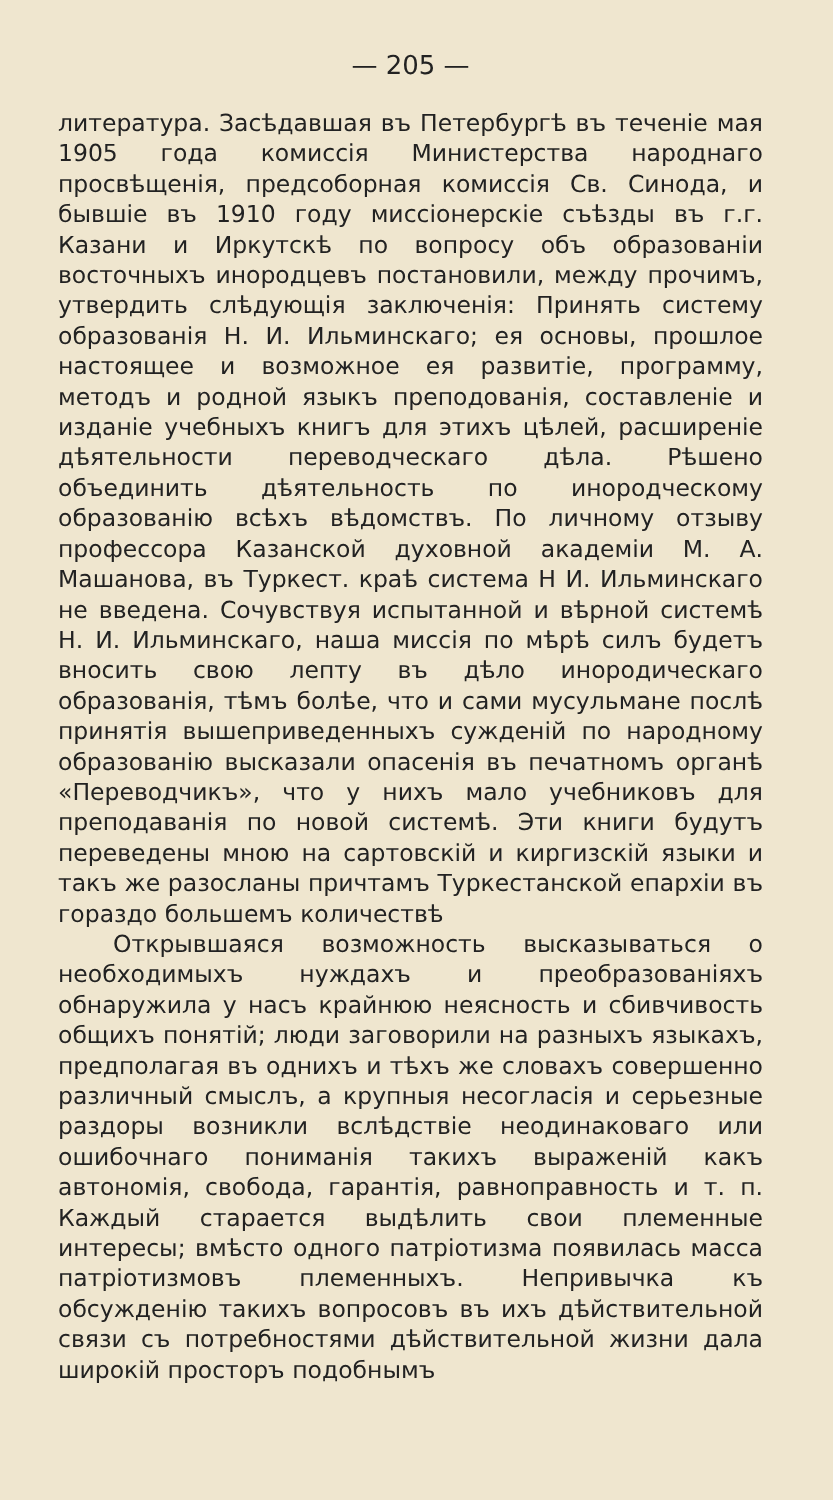— 205 —
литература. Засѣдавшая въ Петербургѣ въ теченіе мая 1905 года комиссія Министерства народнаго просвѣщенія, предсоборная комиссія Св. Синода, и бывшіе въ 1910 году миссіонерскіе съѣзды въ г.г. Казани и Иркутскѣ по вопросу объ образованіи восточныхъ инородцевъ постановили, между прочимъ, утвердить слѣдующія заключенія: Принять систему образованія Н. И. Ильминскаго; ея основы, прошлое настоящее и возможное ея развитіе, программу, методъ и родной языкъ преподованія, составленіе и изданіе учебныхъ книгъ для этихъ цѣлей, расширеніе дѣятельности переводческаго дѣла. Рѣшено объединить дѣятельность по инородческому образованію всѣхъ вѣдомствъ. По личному отзыву профессора Казанской духовной академіи М. А. Машанова, въ Туркест. краѣ система Н И. Ильминскаго не введена. Сочувствуя испытанной и вѣрной системѣ Н. И. Ильминскаго, наша миссія по мѣрѣ силъ будетъ вносить свою лепту въ дѣло инородическаго образованія, тѣмъ болѣе, что и сами мусульмане послѣ принятія вышеприведенныхъ сужденій по народному образованію высказали опасенія въ печатномъ органѣ «Переводчикъ», что у нихъ мало учебниковъ для преподаванія по новой системѣ. Эти книги будутъ переведены мною на сартовскій и киргизскій языки и такъ же разосланы причтамъ Туркестанской епархіи въ гораздо большемъ количествѣ
Открывшаяся возможность высказываться о необходимыхъ нуждахъ и преобразованіяхъ обнаружила у насъ крайнюю неясность и сбивчивость общихъ понятій; люди заговорили на разныхъ языкахъ, предполагая въ однихъ и тѣхъ же словахъ совершенно различный смыслъ, а крупныя несогласія и серьезные раздоры возникли вслѣдствіе неодинаковаго или ошибочнаго пониманія такихъ выраженій какъ автономія, свобода, гарантія, равноправность и т. п. Каждый старается выдѣлить свои племенные интересы; вмѣсто одного патріотизма появилась масса патріотизмовъ племенныхъ. Непривычка къ обсужденію такихъ вопросовъ въ ихъ дѣйствительной связи съ потребностями дѣйствительной жизни дала широкій просторъ подобнымъ